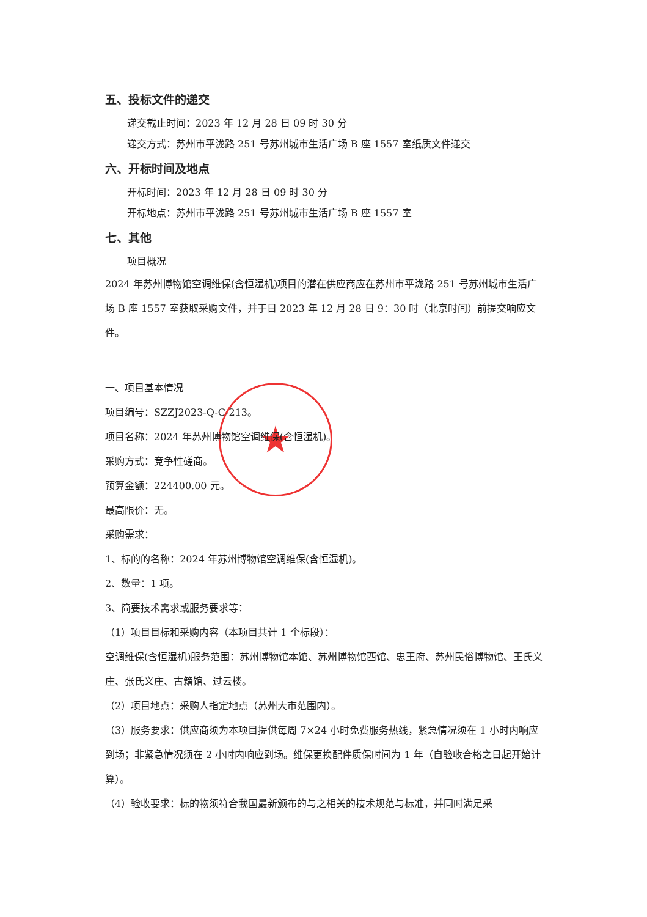★
五、投标文件的递交
递交截止时间：2023 年 12 月 28 日 09 时 30 分
递交方式：苏州市平泷路 251 号苏州城市生活广场 B 座 1557 室纸质文件递交
六、开标时间及地点
开标时间：2023 年 12 月 28 日 09 时 30 分
开标地点：苏州市平泷路 251 号苏州城市生活广场 B 座 1557 室
七、其他
项目概况
2024 年苏州博物馆空调维保(含恒湿机)项目的潜在供应商应在苏州市平泷路 251 号苏州城市生活广场 B 座 1557 室获取采购文件，并于日 2023 年 12 月 28 日 9：30 时（北京时间）前提交响应文件。
一、项目基本情况
项目编号：SZZJ2023-Q-C-213。
项目名称：2024 年苏州博物馆空调维保(含恒湿机)。
采购方式：竞争性磋商。
预算金额：224400.00 元。
最高限价：无。
采购需求：
1、标的的名称：2024 年苏州博物馆空调维保(含恒湿机)。
2、数量：1 项。
3、简要技术需求或服务要求等：
（1）项目目标和采购内容（本项目共计 1 个标段）：
空调维保(含恒湿机)服务范围：苏州博物馆本馆、苏州博物馆西馆、忠王府、苏州民俗博物馆、王氏义庄、张氏义庄、古籍馆、过云楼。
（2）项目地点：采购人指定地点（苏州大市范围内）。
（3）服务要求：供应商须为本项目提供每周 7×24 小时免费服务热线，紧急情况须在 1 小时内响应到场；非紧急情况须在 2 小时内响应到场。维保更换配件质保时间为 1 年（自验收合格之日起开始计算）。
（4）验收要求：标的物须符合我国最新颁布的与之相关的技术规范与标准，并同时满足采